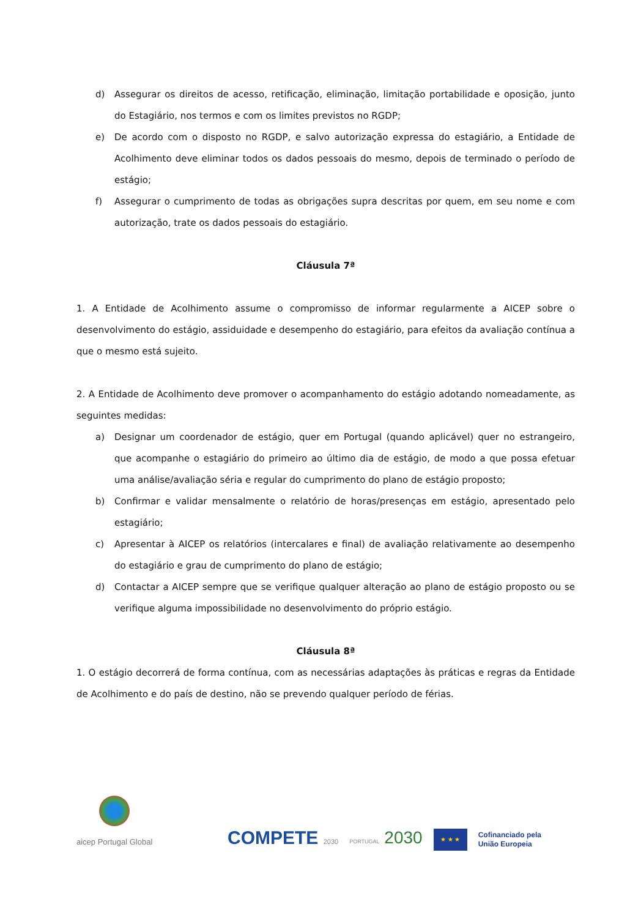d) Assegurar os direitos de acesso, retificação, eliminação, limitação portabilidade e oposição, junto do Estagiário, nos termos e com os limites previstos no RGDP;
e) De acordo com o disposto no RGDP, e salvo autorização expressa do estagiário, a Entidade de Acolhimento deve eliminar todos os dados pessoais do mesmo, depois de terminado o período de estágio;
f) Assegurar o cumprimento de todas as obrigações supra descritas por quem, em seu nome e com autorização, trate os dados pessoais do estagiário.
Cláusula 7ª
1. A Entidade de Acolhimento assume o compromisso de informar regularmente a AICEP sobre o desenvolvimento do estágio, assiduidade e desempenho do estagiário, para efeitos da avaliação contínua a que o mesmo está sujeito.
2. A Entidade de Acolhimento deve promover o acompanhamento do estágio adotando nomeadamente, as seguintes medidas:
a) Designar um coordenador de estágio, quer em Portugal (quando aplicável) quer no estrangeiro, que acompanhe o estagiário do primeiro ao último dia de estágio, de modo a que possa efetuar uma análise/avaliação séria e regular do cumprimento do plano de estágio proposto;
b) Confirmar e validar mensalmente o relatório de horas/presenças em estágio, apresentado pelo estagiário;
c) Apresentar à AICEP os relatórios (intercalares e final) de avaliação relativamente ao desempenho do estagiário e grau de cumprimento do plano de estágio;
d) Contactar a AICEP sempre que se verifique qualquer alteração ao plano de estágio proposto ou se verifique alguma impossibilidade no desenvolvimento do próprio estágio.
Cláusula 8ª
1. O estágio decorrerá de forma contínua, com as necessárias adaptações às práticas e regras da Entidade de Acolhimento e do país de destino, não se prevendo qualquer período de férias.
aicep Portugal Global
COMPETE 2030
PORTUGAL 2030
★ ★ ★
Cofinanciado pela
União Europeia